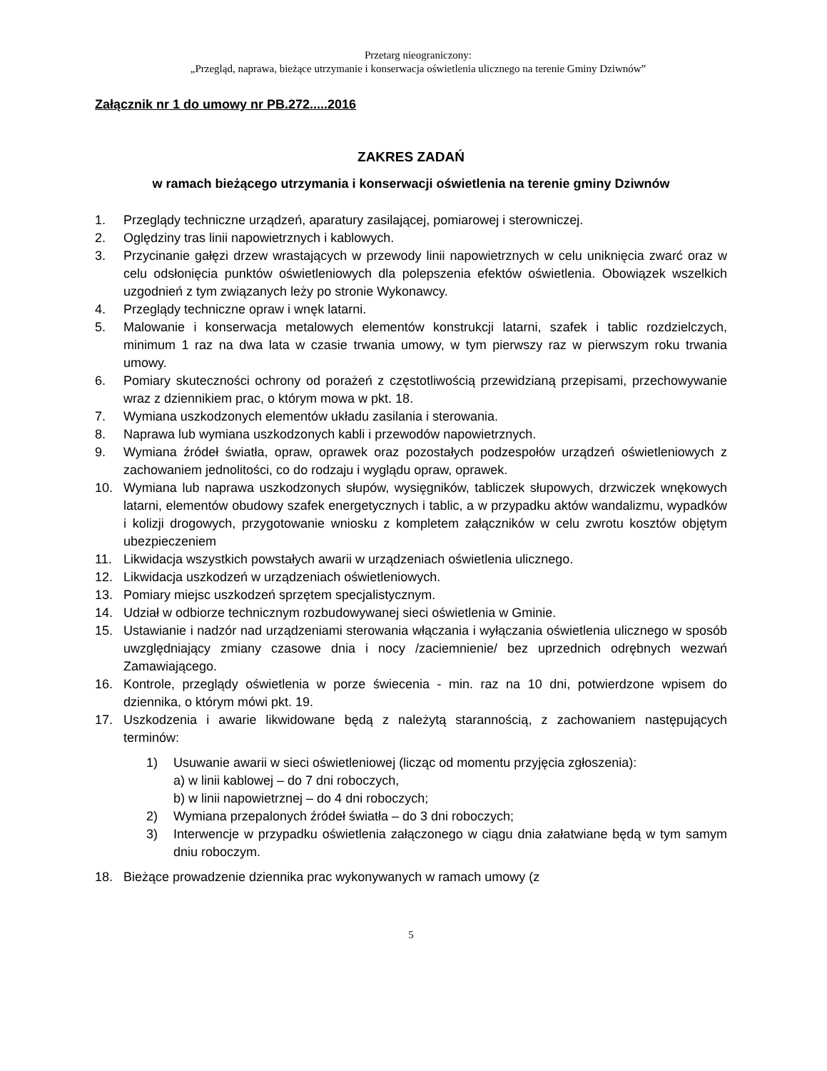Przetarg nieograniczony:
„Przegląd, naprawa, bieżące utrzymanie i konserwacja oświetlenia ulicznego na terenie Gminy Dziwnów”
Załącznik nr 1 do umowy nr PB.272.....2016
ZAKRES ZADAŃ
w ramach bieżącego utrzymania i konserwacji oświetlenia na terenie gminy Dziwnów
1. Przeglądy techniczne urządzeń, aparatury zasilającej, pomiarowej i sterowniczej.
2. Oględziny tras linii napowietrznych i kablowych.
3. Przycinanie gałęzi drzew wrastających w przewody linii napowietrznych w celu uniknięcia zwarć oraz w celu odsłonięcia punktów oświetleniowych dla polepszenia efektów oświetlenia. Obowiązek wszelkich uzgodnień z tym związanych leży po stronie Wykonawcy.
4. Przeglądy techniczne opraw i wnęk latarni.
5. Malowanie i konserwacja metalowych elementów konstrukcji latarni, szafek i tablic rozdzielczych, minimum 1 raz na dwa lata w czasie trwania umowy, w tym pierwszy raz w pierwszym roku trwania umowy.
6. Pomiary skuteczności ochrony od porażeń z częstotliwością przewidzianą przepisami, przechowywanie wraz z dziennikiem prac, o którym mowa w pkt. 18.
7. Wymiana uszkodzonych elementów układu zasilania i sterowania.
8. Naprawa lub wymiana uszkodzonych kabli i przewodów napowietrznych.
9. Wymiana źródeł światła, opraw, oprawek oraz pozostałych podzespołów urządzeń oświetleniowych z zachowaniem jednolitości, co do rodzaju i wyglądu opraw, oprawek.
10. Wymiana lub naprawa uszkodzonych słupów, wysięgników, tabliczek słupowych, drzwiczek wnękowych latarni, elementów obudowy szafek energetycznych i tablic, a w przypadku aktów wandalizmu, wypadków i kolizji drogowych, przygotowanie wniosku z kompletem załączników w celu zwrotu kosztów objętym ubezpieczeniem
11. Likwidacja wszystkich powstałych awarii w urządzeniach oświetlenia ulicznego.
12. Likwidacja uszkodzeń w urządzeniach oświetleniowych.
13. Pomiary miejsc uszkodzeń sprzętem specjalistycznym.
14. Udział w odbiorze technicznym rozbudowywanej sieci oświetlenia w Gminie.
15. Ustawianie i nadzór nad urządzeniami sterowania włączania i wyłączania oświetlenia ulicznego w sposób uwzględniający zmiany czasowe dnia i nocy /zaciemnienie/ bez uprzednich odrębnych wezwań Zamawiającego.
16. Kontrole, przeglądy oświetlenia w porze świecenia - min. raz na 10 dni, potwierdzone wpisem do dziennika, o którym mówi pkt. 19.
17. Uszkodzenia i awarie likwidowane będą z należytą starannością, z zachowaniem następujących terminów:
1) Usuwanie awarii w sieci oświetleniowej (licząc od momentu przyjęcia zgłoszenia):
a) w linii kablowej – do 7 dni roboczych,
b) w linii napowietrznej – do 4 dni roboczych;
2) Wymiana przepalonych źródeł światła – do 3 dni roboczych;
3) Interwencje w przypadku oświetlenia załączonego w ciągu dnia załatwiane będą w tym samym dniu roboczym.
18. Bieżące prowadzenie dziennika prac wykonywanych w ramach umowy (z
5